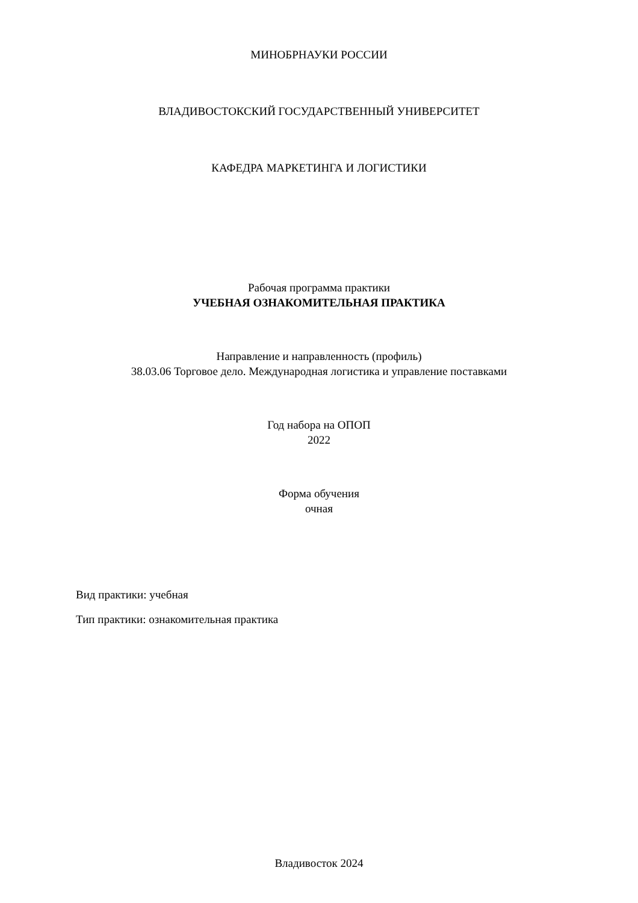МИНОБРНАУКИ РОССИИ
ВЛАДИВОСТОКСКИЙ ГОСУДАРСТВЕННЫЙ УНИВЕРСИТЕТ
КАФЕДРА МАРКЕТИНГА И ЛОГИСТИКИ
Рабочая программа практики
УЧЕБНАЯ ОЗНАКОМИТЕЛЬНАЯ ПРАКТИКА
Направление и направленность (профиль)
38.03.06 Торговое дело. Международная логистика и управление поставками
Год набора на ОПОП
2022
Форма обучения
очная
Вид практики: учебная
Тип практики: ознакомительная практика
Владивосток 2024